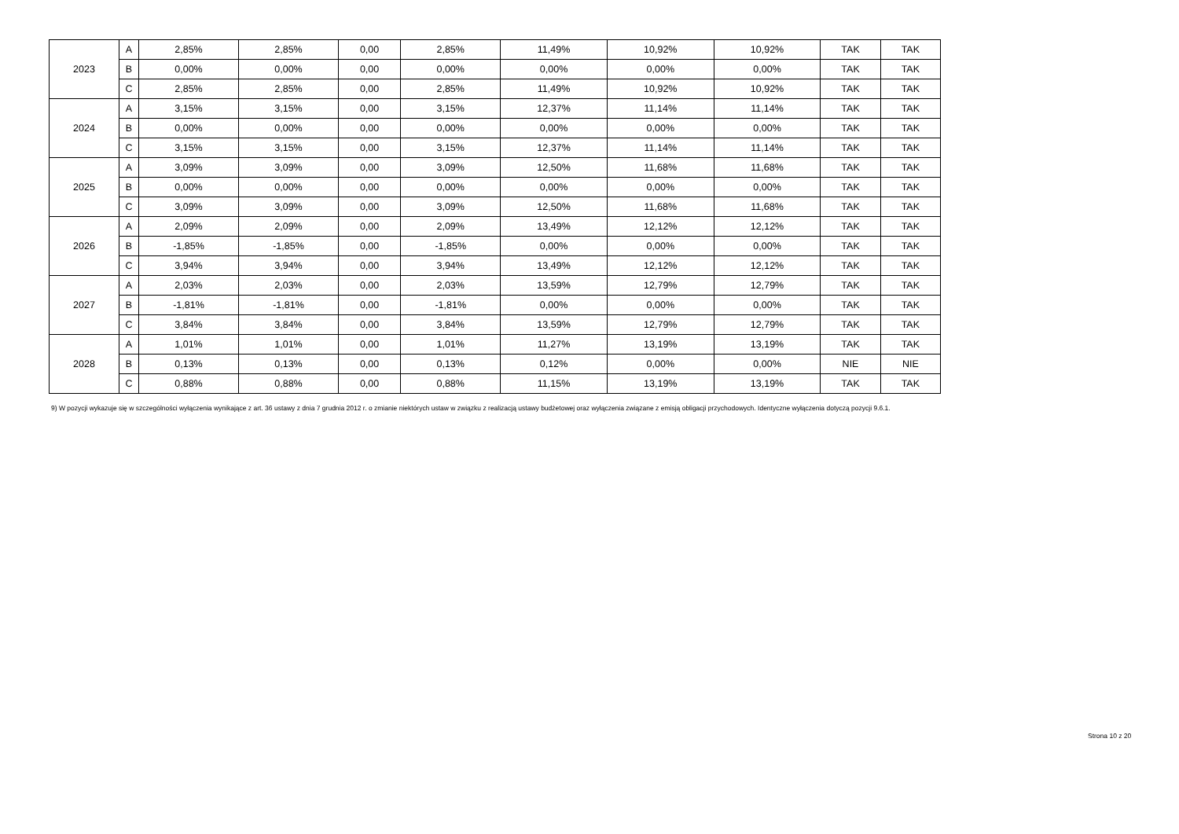| 2023 | A | 2,85% | 2,85% | 0,00 | 2,85% | 11,49% | 10,92% | 10,92% | TAK | TAK |
| | B | 0,00% | 0,00% | 0,00 | 0,00% | 0,00% | 0,00% | 0,00% | TAK | TAK |
| | C | 2,85% | 2,85% | 0,00 | 2,85% | 11,49% | 10,92% | 10,92% | TAK | TAK |
| 2024 | A | 3,15% | 3,15% | 0,00 | 3,15% | 12,37% | 11,14% | 11,14% | TAK | TAK |
| | B | 0,00% | 0,00% | 0,00 | 0,00% | 0,00% | 0,00% | 0,00% | TAK | TAK |
| | C | 3,15% | 3,15% | 0,00 | 3,15% | 12,37% | 11,14% | 11,14% | TAK | TAK |
| 2025 | A | 3,09% | 3,09% | 0,00 | 3,09% | 12,50% | 11,68% | 11,68% | TAK | TAK |
| | B | 0,00% | 0,00% | 0,00 | 0,00% | 0,00% | 0,00% | 0,00% | TAK | TAK |
| | C | 3,09% | 3,09% | 0,00 | 3,09% | 12,50% | 11,68% | 11,68% | TAK | TAK |
| 2026 | A | 2,09% | 2,09% | 0,00 | 2,09% | 13,49% | 12,12% | 12,12% | TAK | TAK |
| | B | -1,85% | -1,85% | 0,00 | -1,85% | 0,00% | 0,00% | 0,00% | TAK | TAK |
| | C | 3,94% | 3,94% | 0,00 | 3,94% | 13,49% | 12,12% | 12,12% | TAK | TAK |
| 2027 | A | 2,03% | 2,03% | 0,00 | 2,03% | 13,59% | 12,79% | 12,79% | TAK | TAK |
| | B | -1,81% | -1,81% | 0,00 | -1,81% | 0,00% | 0,00% | 0,00% | TAK | TAK |
| | C | 3,84% | 3,84% | 0,00 | 3,84% | 13,59% | 12,79% | 12,79% | TAK | TAK |
| 2028 | A | 1,01% | 1,01% | 0,00 | 1,01% | 11,27% | 13,19% | 13,19% | TAK | TAK |
| | B | 0,13% | 0,13% | 0,00 | 0,13% | 0,12% | 0,00% | 0,00% | NIE | NIE |
| | C | 0,88% | 0,88% | 0,00 | 0,88% | 11,15% | 13,19% | 13,19% | TAK | TAK |
9) W pozycji wykazuje się w szczególności wyłączenia wynikające z art. 36 ustawy z dnia 7 grudnia 2012 r. o zmianie niektórych ustaw w związku z realizacją ustawy budżetowej oraz wyłączenia związane z emisją obligacji przychodowych. Identyczne wyłączenia dotyczą pozycji 9.6.1.
Strona 10 z 20